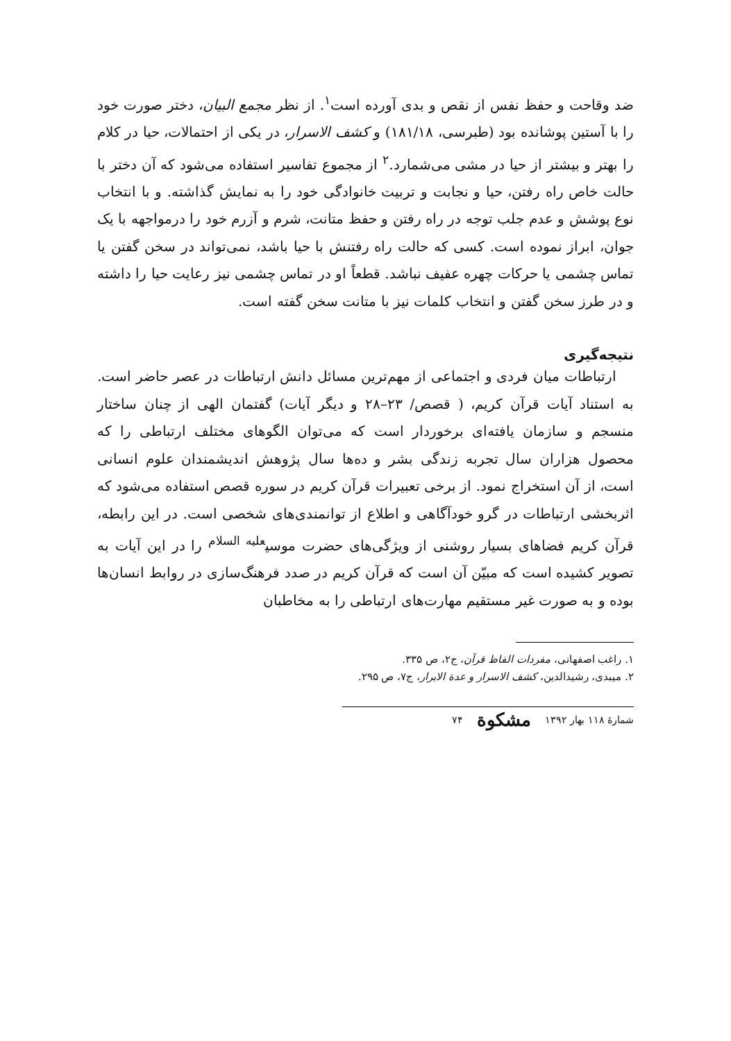ضد وقاحت و حفظ نفس از نقص و بدی آورده است<sup>۱</sup>. از نظر مجمع البیان، دختر صورت خود را با آستین پوشانده بود (طبرسی، ۱۸۱/۱۸) و کشف الاسرار، در یکی از احتمالات، حیا در کلام را بهتر و بیشتر از حیا در مشی می‌شمارد.<sup>۲</sup> از مجموع تفاسیر استفاده می‌شود که آن دختر با حالت خاص راه رفتن، حیا و نجابت و تربیت خانوادگی خود را به نمایش گذاشته. و با انتخاب نوع پوشش و عدم جلب توجه در راه رفتن و حفظ متانت، شرم و آزرم خود را درمواجهه با یک جوان، ابراز نموده است. کسی که حالت راه رفتنش با حیا باشد، نمی‌تواند در سخن گفتن یا تماس چشمی یا حرکات چهره عفیف نباشد. قطعاً او در تماس چشمی نیز رعایت حیا را داشته و در طرز سخن گفتن و انتخاب کلمات نیز با متانت سخن گفته است.
نتیجه‌گیری
ارتباطات میان فردی و اجتماعی از مهم‌ترین مسائل دانش ارتباطات در عصر حاضر است. به استناد آیات قرآن کریم، ( قصص/ ۲۳–۲۸ و دیگر آیات) گفتمان الهی از چنان ساختار منسجم و سازمان یافته‌ای برخوردار است که می‌توان الگوهای مختلف ارتباطی را که محصول هزاران سال تجربه زندگی بشر و ده‌ها سال پژوهش اندیشمندان علوم انسانی است، از آن استخراج نمود. از برخی تعبیرات قرآن کریم در سوره قصص استفاده می‌شود که اثربخشی ارتباطات در گرو خودآگاهی و اطلاع از توانمندی‌های شخصی است. در این رابطه، قرآن کریم فضاهای بسیار روشنی از ویژگی‌های حضرت موسی<sup>علیه السلام</sup> را در این آیات به تصویر کشیده است که مبیّن آن است که قرآن کریم در صدد فرهنگ‌سازی در روابط انسان‌ها بوده و به صورت غیر مستقیم مهارت‌های ارتباطی را به مخاطبان
۱. راغب اصفهانی، مفردات الفاظ قرآن، ج۲، ص ۳۳۵.
۲. میبدی، رشیدالدین، کشف الاسرار و عدة الابرار، ج۷، ص ۲۹۵.
شمارهٔ ۱۱۸ بهار ۱۳۹۲ مشکوة ۷۴